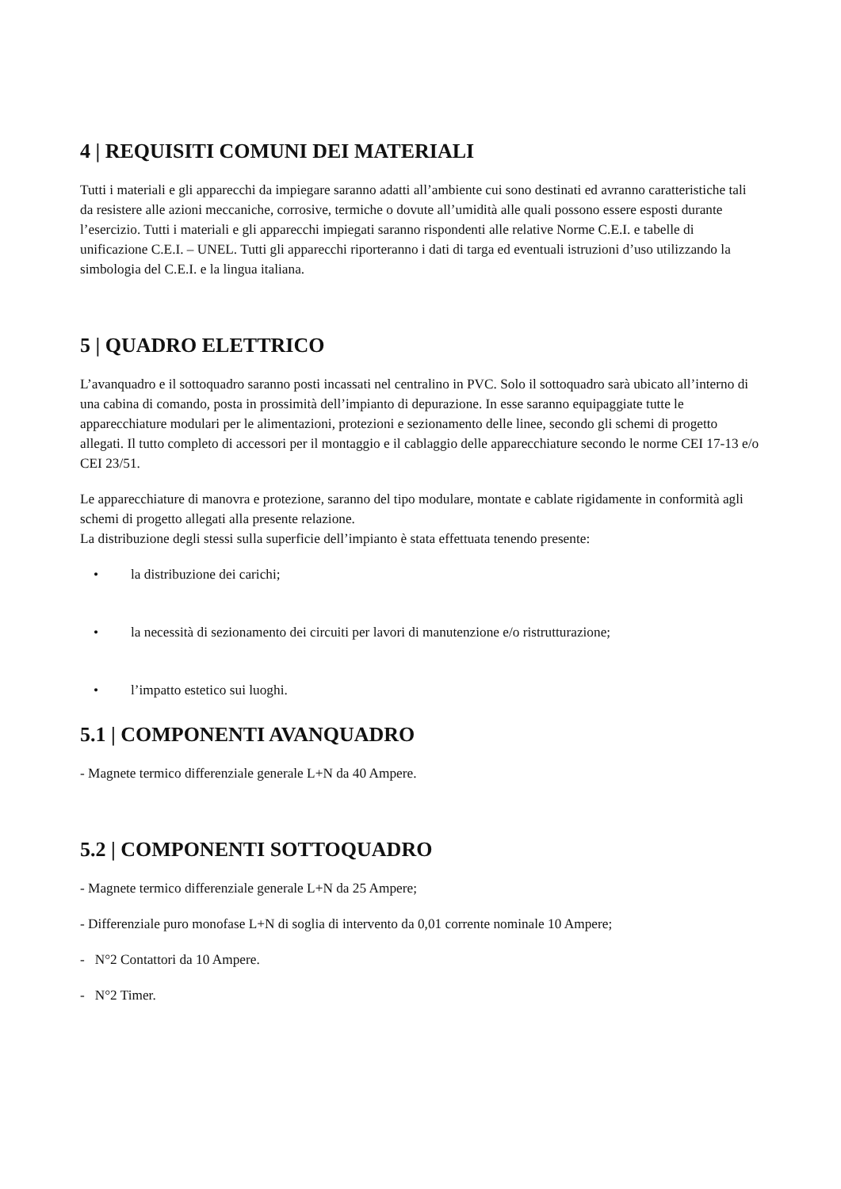4 | REQUISITI COMUNI DEI MATERIALI
Tutti i materiali e gli apparecchi da impiegare saranno adatti all’ambiente cui sono destinati ed avranno caratteristiche tali da resistere alle azioni meccaniche, corrosive, termiche o dovute all’umidità alle quali possono essere esposti durante l’esercizio. Tutti i materiali e gli apparecchi impiegati saranno rispondenti alle relative Norme C.E.I. e tabelle di unificazione C.E.I. – UNEL. Tutti gli apparecchi riporteranno i dati di targa ed eventuali istruzioni d’uso utilizzando la simbologia del C.E.I. e la lingua italiana.
5 | QUADRO ELETTRICO
L’avanquadro e il sottoquadro saranno posti incassati nel centralino in PVC. Solo il sottoquadro sarà ubicato all’interno di una cabina di comando, posta in prossimità dell’impianto di depurazione. In esse saranno equipaggiate tutte le apparecchiature modulari per le alimentazioni, protezioni e sezionamento delle linee, secondo gli schemi di progetto allegati. Il tutto completo di accessori per il montaggio e il cablaggio delle apparecchiature secondo le norme CEI 17-13 e/o CEI 23/51.
Le apparecchiature di manovra e protezione, saranno del tipo modulare, montate e cablate rigidamente in conformità agli schemi di progetto allegati alla presente relazione.
La distribuzione degli stessi sulla superficie dell’impianto è stata effettuata tenendo presente:
• la distribuzione dei carichi;
• la necessità di sezionamento dei circuiti per lavori di manutenzione e/o ristrutturazione;
• l’impatto estetico sui luoghi.
5.1 | COMPONENTI AVANQUADRO
- Magnete termico differenziale generale L+N da 40 Ampere.
5.2 | COMPONENTI SOTTOQUADRO
- Magnete termico differenziale generale L+N da 25 Ampere;
- Differenziale puro monofase L+N di soglia di intervento da 0,01 corrente nominale 10 Ampere;
- N°2 Contattori da 10 Ampere.
- N°2 Timer.